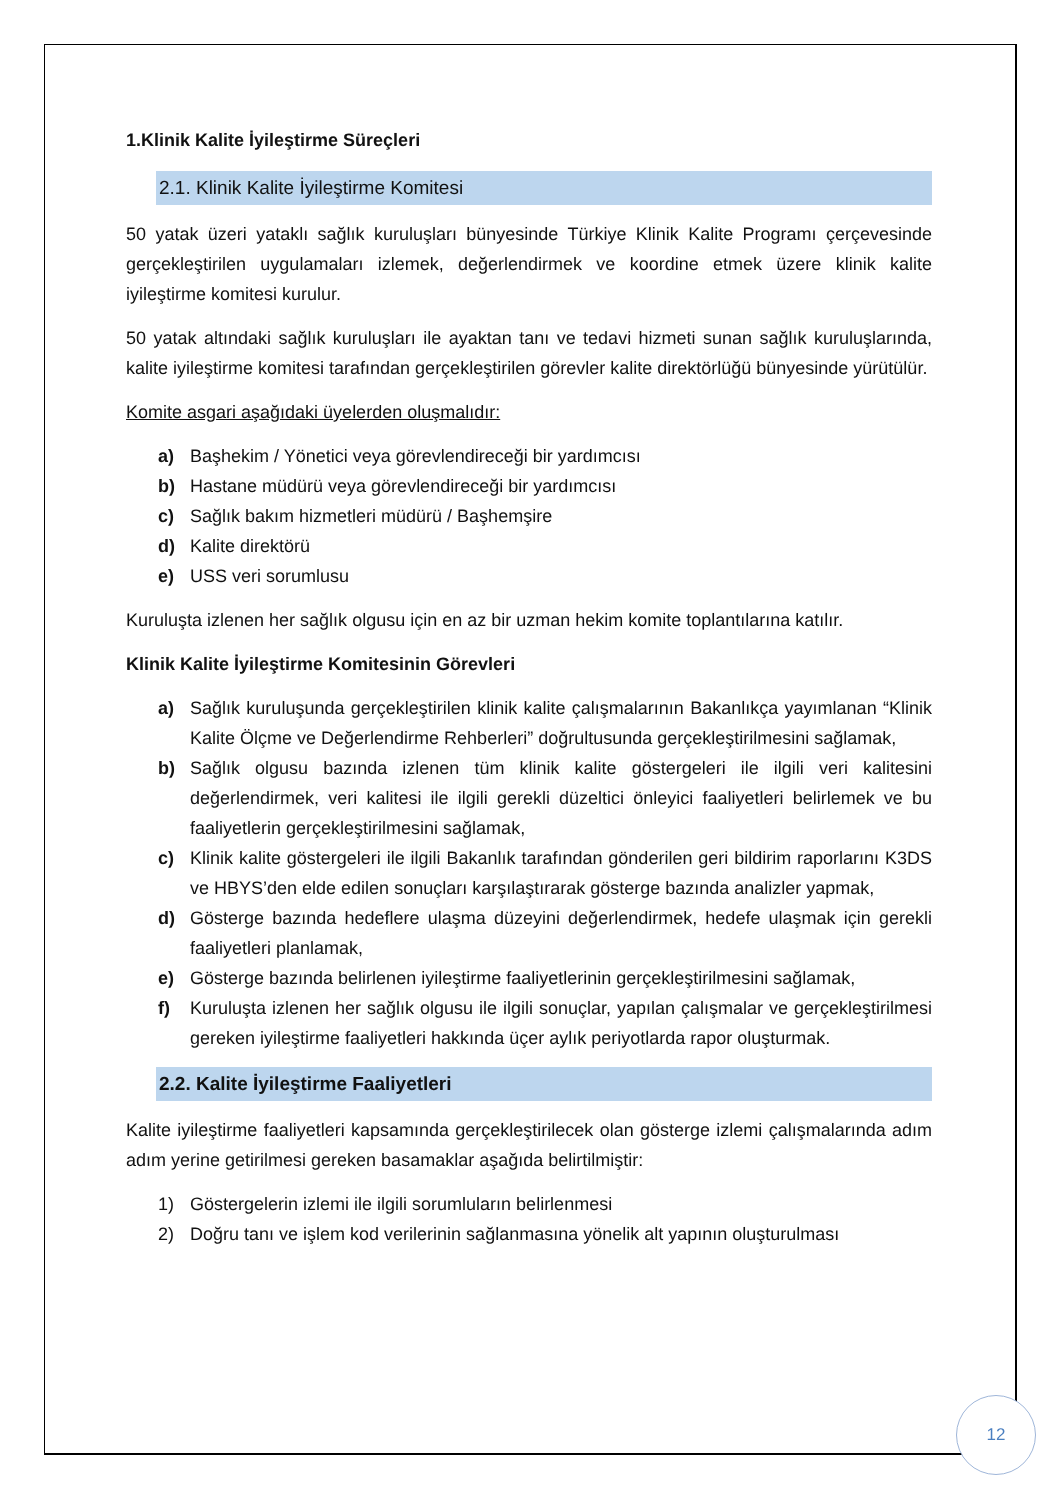1.Klinik Kalite İyileştirme Süreçleri
2.1. Klinik Kalite İyileştirme Komitesi
50 yatak üzeri yataklı sağlık kuruluşları bünyesinde Türkiye Klinik Kalite Programı çerçevesinde gerçekleştirilen uygulamaları izlemek, değerlendirmek ve koordine etmek üzere klinik kalite iyileştirme komitesi kurulur.
50 yatak altındaki sağlık kuruluşları ile ayaktan tanı ve tedavi hizmeti sunan sağlık kuruluşlarında, kalite iyileştirme komitesi tarafından gerçekleştirilen görevler kalite direktörlüğü bünyesinde yürütülür.
Komite asgari aşağıdaki üyelerden oluşmalıdır:
a) Başhekim / Yönetici veya görevlendireceği bir yardımcısı
b) Hastane müdürü veya görevlendireceği bir yardımcısı
c) Sağlık bakım hizmetleri müdürü / Başhemşire
d) Kalite direktörü
e) USS veri sorumlusu
Kuruluşta izlenen her sağlık olgusu için en az bir uzman hekim komite toplantılarına katılır.
Klinik Kalite İyileştirme Komitesinin Görevleri
a) Sağlık kuruluşunda gerçekleştirilen klinik kalite çalışmalarının Bakanlıkça yayımlanan “Klinik Kalite Ölçme ve Değerlendirme Rehberleri” doğrultusunda gerçekleştirilmesini sağlamak,
b) Sağlık olgusu bazında izlenen tüm klinik kalite göstergeleri ile ilgili veri kalitesini değerlendirmek, veri kalitesi ile ilgili gerekli düzeltici önleyici faaliyetleri belirlemek ve bu faaliyetlerin gerçekleştirilmesini sağlamak,
c) Klinik kalite göstergeleri ile ilgili Bakanlık tarafından gönderilen geri bildirim raporlarını K3DS ve HBYS’den elde edilen sonuçları karşılaştırarak gösterge bazında analizler yapmak,
d) Gösterge bazında hedeflere ulaşma düzeyini değerlendirmek, hedefe ulaşmak için gerekli faaliyetleri planlamak,
e) Gösterge bazında belirlenen iyileştirme faaliyetlerinin gerçekleştirilmesini sağlamak,
f) Kuruluşta izlenen her sağlık olgusu ile ilgili sonuçlar, yapılan çalışmalar ve gerçekleştirilmesi gereken iyileştirme faaliyetleri hakkında üçer aylık periyotlarda rapor oluşturmak.
2.2. Kalite İyileştirme Faaliyetleri
Kalite iyileştirme faaliyetleri kapsamında gerçekleştirilecek olan gösterge izlemi çalışmalarında adım adım yerine getirilmesi gereken basamaklar aşağıda belirtilmiştir:
1) Göstergelerin izlemi ile ilgili sorumluların belirlenmesi
2) Doğru tanı ve işlem kod verilerinin sağlanmasına yönelik alt yapının oluşturulması
12